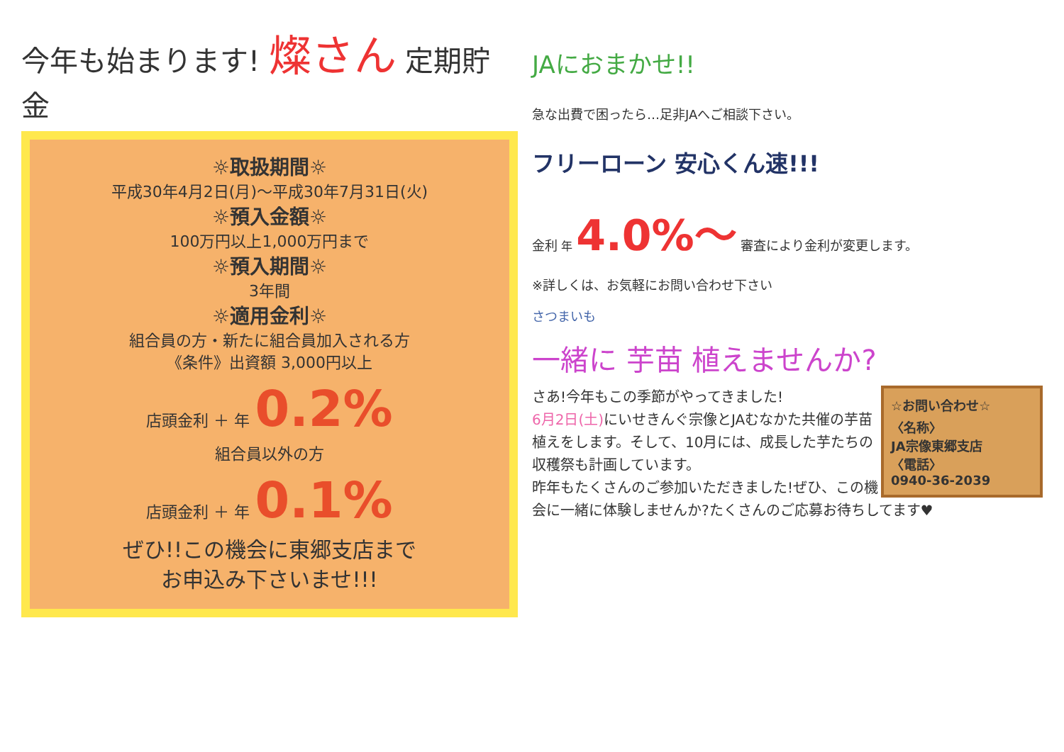今年も始まります! 燦さん 定期貯金
☼取扱期間☼
平成30年4月2日(月)～平成30年7月31日(火)
☼預入金額☼
100万円以上1,000万円まで
☼預入期間☼
3年間
☼適用金利☼
組合員の方・新たに組合員加入される方
《条件》出資額 3,000円以上
店頭金利 ＋ 年 0.2%
組合員以外の方
店頭金利 ＋ 年 0.1%
ぜひ!!この機会に東郷支店まで
お申込み下さいませ!!!
JAにおまかせ!!
急な出費で困ったら…足非JAへご相談下さい。
フリーローン 安心くん速!!!
金利 年 4.0%～ 審査により金利が変更します。
※詳しくは、お気軽にお問い合わせ下さい
さつまいも
一緒に 芋苗 植えませんか?
☆お問い合わせ☆
〈名称〉
JA宗像東郷支店
〈電話〉
0940-36-2039
さあ!今年もこの季節がやってきました!
6月2日(土) にいせきんぐ宗像とJAむなかた共催の芋苗植えをします。そして、10月には、成長した芋たちの収穫祭も計画しています。
昨年もたくさんのご参加いただきました!ぜひ、この機会に一緒に体験しませんか?たくさんのご応募お待ちしてます♥